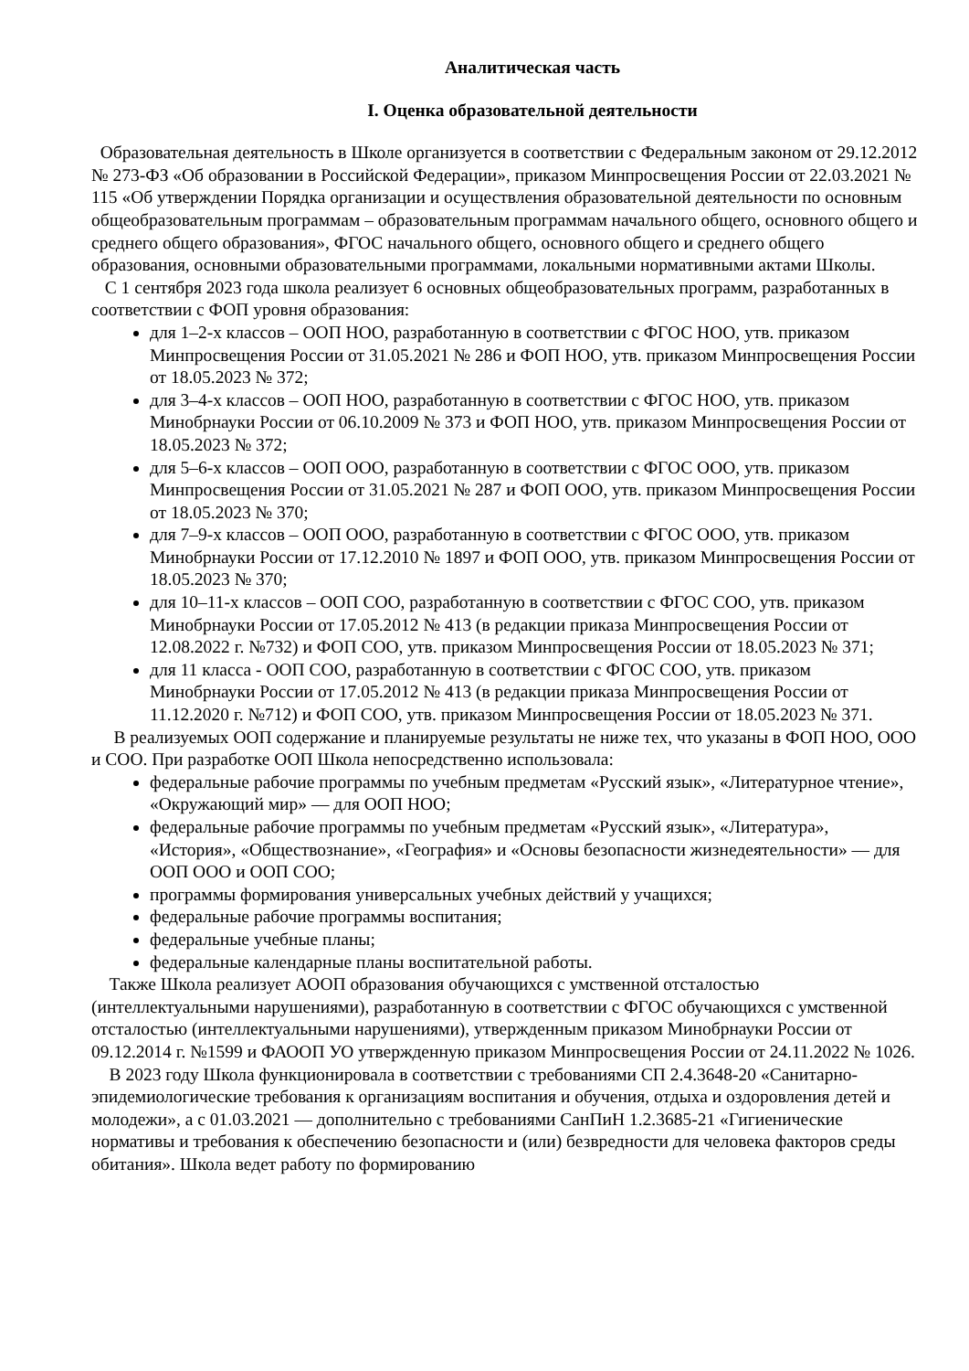Аналитическая часть
I. Оценка образовательной деятельности
Образовательная деятельность в Школе организуется в соответствии с Федеральным законом от 29.12.2012 № 273-ФЗ «Об образовании в Российской Федерации», приказом Минпросвещения России от 22.03.2021 № 115 «Об утверждении Порядка организации и осуществления образовательной деятельности по основным общеобразовательным программам – образовательным программам начального общего, основного общего и среднего общего образования», ФГОС начального общего, основного общего и среднего общего образования, основными образовательными программами, локальными нормативными актами Школы.
С 1 сентября 2023 года школа реализует 6 основных общеобразовательных программ, разработанных в соответствии с ФОП уровня образования:
для 1–2-х классов – ООП НОО, разработанную в соответствии с ФГОС НОО, утв. приказом Минпросвещения России от 31.05.2021 № 286 и ФОП НОО, утв. приказом Минпросвещения России от 18.05.2023 № 372;
для 3–4-х классов – ООП НОО, разработанную в соответствии с ФГОС НОО, утв. приказом Минобрнауки России от 06.10.2009 № 373 и ФОП НОО, утв. приказом Минпросвещения России от 18.05.2023 № 372;
для 5–6-х классов – ООП ООО, разработанную в соответствии с ФГОС ООО, утв. приказом Минпросвещения России от 31.05.2021 № 287 и ФОП ООО, утв. приказом Минпросвещения России от 18.05.2023 № 370;
для 7–9-х классов – ООП ООО, разработанную в соответствии с ФГОС ООО, утв. приказом Минобрнауки России от 17.12.2010 № 1897 и ФОП ООО, утв. приказом Минпросвещения России от 18.05.2023 № 370;
для 10–11-х классов – ООП СОО, разработанную в соответствии с ФГОС СОО, утв. приказом Минобрнауки России от 17.05.2012 № 413 (в редакции приказа Минпросвещения России от 12.08.2022 г. №732) и ФОП СОО, утв. приказом Минпросвещения России от 18.05.2023 № 371;
для 11 класса - ООП СОО, разработанную в соответствии с ФГОС СОО, утв. приказом Минобрнауки России от 17.05.2012 № 413 (в редакции приказа Минпросвещения России от 11.12.2020 г. №712) и ФОП СОО, утв. приказом Минпросвещения России от 18.05.2023 № 371.
В реализуемых ООП содержание и планируемые результаты не ниже тех, что указаны в ФОП НОО, ООО и СОО. При разработке ООП Школа непосредственно использовала:
федеральные рабочие программы по учебным предметам «Русский язык», «Литературное чтение», «Окружающий мир» — для ООП НОО;
федеральные рабочие программы по учебным предметам «Русский язык», «Литература», «История», «Обществознание», «География» и «Основы безопасности жизнедеятельности» — для ООП ООО и ООП СОО;
программы формирования универсальных учебных действий у учащихся;
федеральные рабочие программы воспитания;
федеральные учебные планы;
федеральные календарные планы воспитательной работы.
Также Школа реализует АООП образования обучающихся с умственной отсталостью (интеллектуальными нарушениями), разработанную в соответствии с ФГОС обучающихся с умственной отсталостью (интеллектуальными нарушениями), утвержденным приказом Минобрнауки России от 09.12.2014 г. №1599 и ФАООП УО утвержденную приказом Минпросвещения России от 24.11.2022 № 1026.
В 2023 году Школа функционировала в соответствии с требованиями СП 2.4.3648-20 «Санитарно-эпидемиологические требования к организациям воспитания и обучения, отдыха и оздоровления детей и молодежи», а с 01.03.2021 — дополнительно с требованиями СанПиН 1.2.3685-21 «Гигиенические нормативы и требования к обеспечению безопасности и (или) безвредности для человека факторов среды обитания». Школа ведет работу по формированию